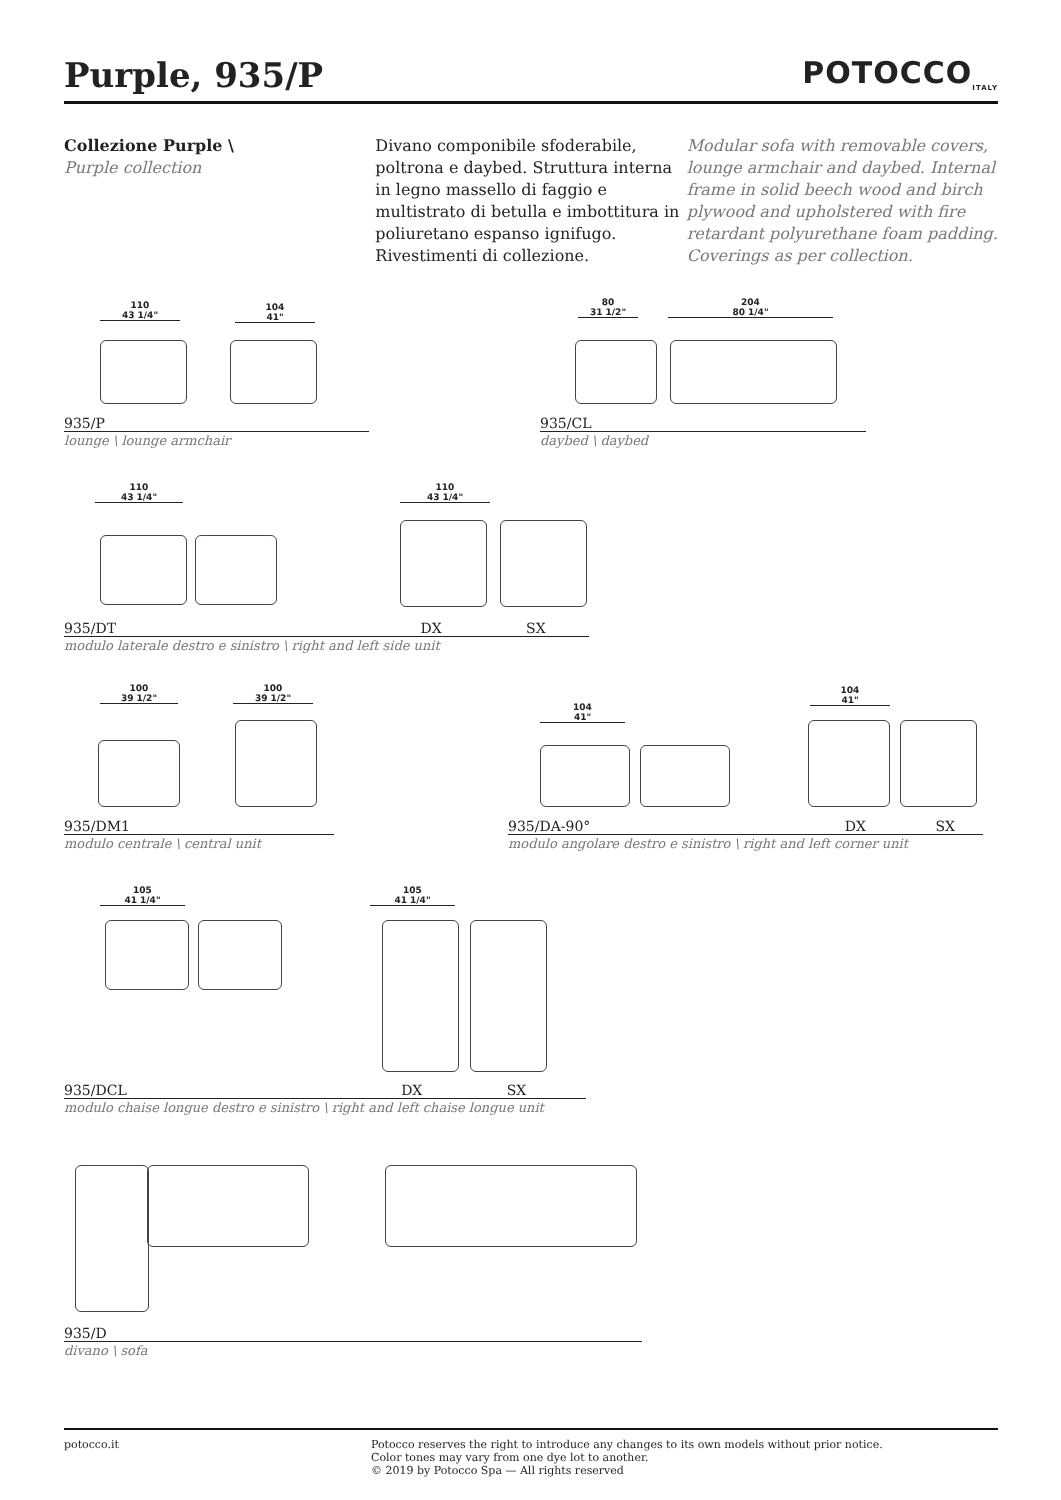Purple, 935/P POTOCCO<sub>ITALY</sub>
Collezione Purple \
Purple collection
Divano componibile sfoderabile, poltrona e daybed. Struttura interna in legno massello di faggio e multistrato di betulla e imbottitura in poliuretano espanso ignifugo. Rivestimenti di collezione.
Modular sofa with removable covers, lounge armchair and daybed. Internal frame in solid beech wood and birch plywood and upholstered with fire retardant polyurethane foam padding. Coverings as per collection.
110
43 1/4"
104
41"
935/P
lounge \ lounge armchair
80
31 1/2"
204
80 1/4"
935/CL
daybed \ daybed
110
43 1/4"
110
43 1/4"
935/DT DX SX
modulo laterale destro e sinistro \ right and left side unit
100
39 1/2"
100
39 1/2"
935/DM1
modulo centrale \ central unit
104
41"
104
41"
935/DA-90° DX SX
modulo angolare destro e sinistro \ right and left corner unit
105
41 1/4"
105
41 1/4"
935/DCL DX SX
modulo chaise longue destro e sinistro \ right and left chaise longue unit
935/D
divano \ sofa
potocco.it Potocco reserves the right to introduce any changes to its own models without prior notice.
Color tones may vary from one dye lot to another.
© 2019 by Potocco Spa — All rights reserved